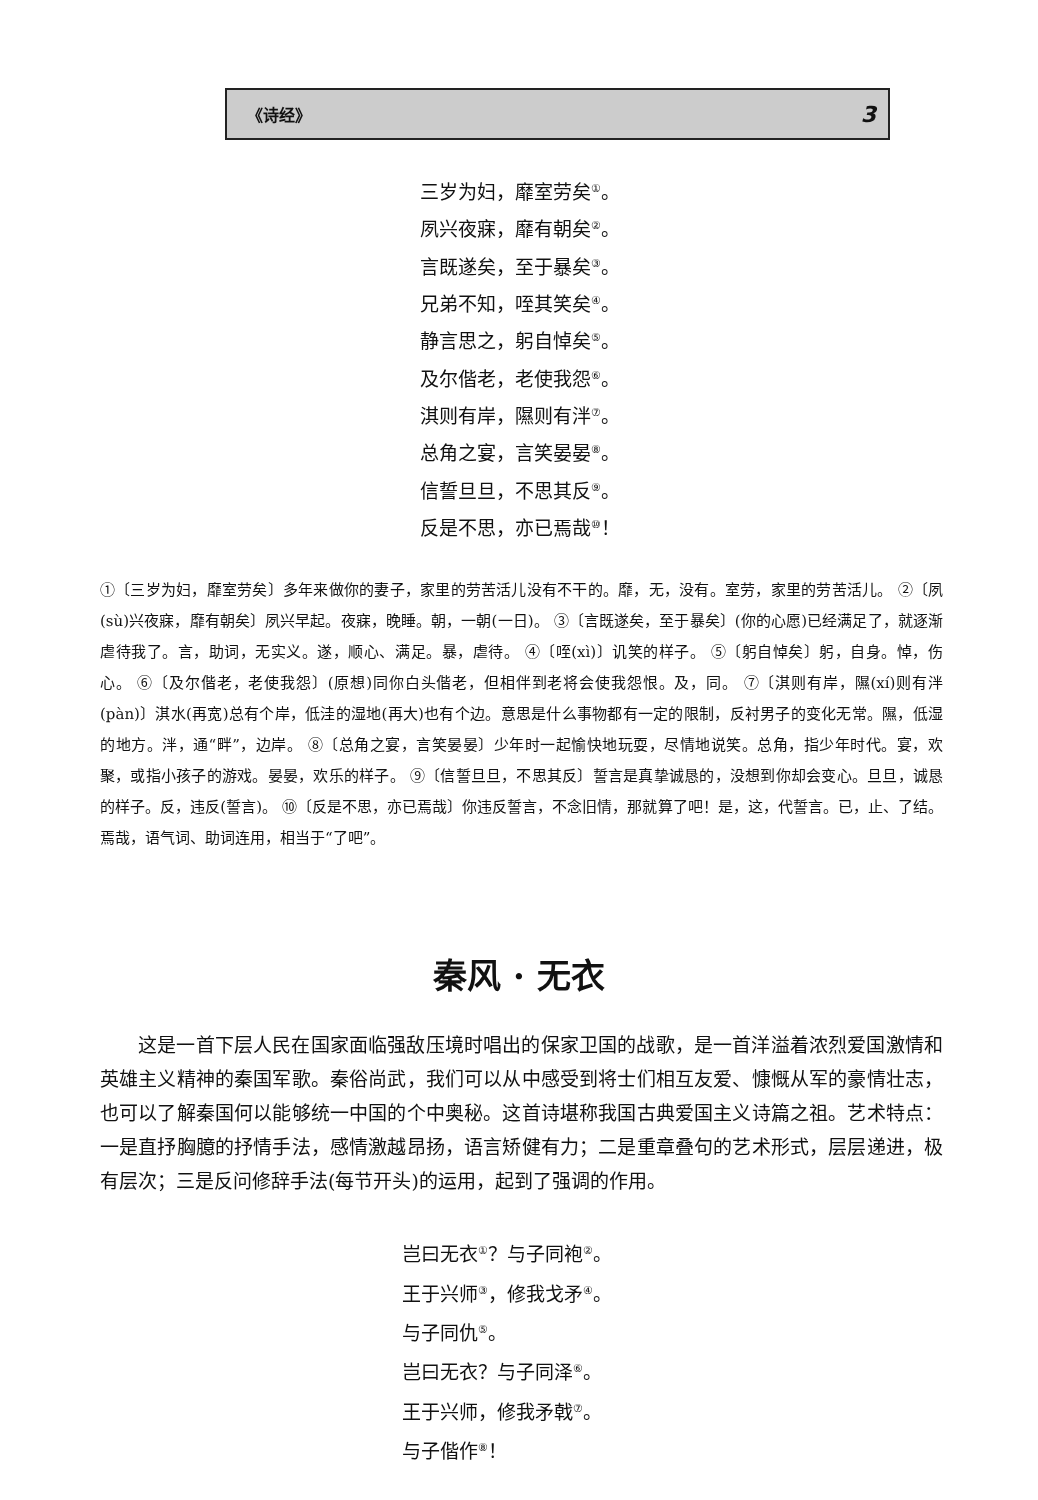《诗经》 3
三岁为妇，靡室劳矣<sup>①</sup>。
夙兴夜寐，靡有朝矣<sup>②</sup>。
言既遂矣，至于暴矣<sup>③</sup>。
兄弟不知，咥其笑矣<sup>④</sup>。
静言思之，躬自悼矣<sup>⑤</sup>。
及尔偕老，老使我怨<sup>⑥</sup>。
淇则有岸，隰则有泮<sup>⑦</sup>。
总角之宴，言笑晏晏<sup>⑧</sup>。
信誓旦旦，不思其反<sup>⑨</sup>。
反是不思，亦已焉哉<sup>⑩</sup>！
①〔三岁为妇，靡室劳矣〕多年来做你的妻子，家里的劳苦活儿没有不干的。靡，无，没有。室劳，家里的劳苦活儿。 ②〔夙(sù)兴夜寐，靡有朝矣〕夙兴早起。夜寐，晚睡。朝，一朝(一日)。 ③〔言既遂矣，至于暴矣〕(你的心愿)已经满足了，就逐渐虐待我了。言，助词，无实义。遂，顺心、满足。暴，虐待。 ④〔咥(xì)〕讥笑的样子。 ⑤〔躬自悼矣〕躬，自身。悼，伤心。 ⑥〔及尔偕老，老使我怨〕(原想)同你白头偕老，但相伴到老将会使我怨恨。及，同。 ⑦〔淇则有岸，隰(xí)则有泮(pàn)〕淇水(再宽)总有个岸，低洼的湿地(再大)也有个边。意思是什么事物都有一定的限制，反衬男子的变化无常。隰，低湿的地方。泮，通“畔”，边岸。 ⑧〔总角之宴，言笑晏晏〕少年时一起愉快地玩耍，尽情地说笑。总角，指少年时代。宴，欢聚，或指小孩子的游戏。晏晏，欢乐的样子。 ⑨〔信誓旦旦，不思其反〕誓言是真挚诚恳的，没想到你却会变心。旦旦，诚恳的样子。反，违反(誓言)。 ⑩〔反是不思，亦已焉哉〕你违反誓言，不念旧情，那就算了吧！是，这，代誓言。已，止、了结。焉哉，语气词、助词连用，相当于“了吧”。
秦风 · 无衣
这是一首下层人民在国家面临强敌压境时唱出的保家卫国的战歌，是一首洋溢着浓烈爱国激情和英雄主义精神的秦国军歌。秦俗尚武，我们可以从中感受到将士们相互友爱、慷慨从军的豪情壮志，也可以了解秦国何以能够统一中国的个中奥秘。这首诗堪称我国古典爱国主义诗篇之祖。艺术特点：一是直抒胸臆的抒情手法，感情激越昂扬，语言矫健有力；二是重章叠句的艺术形式，层层递进，极有层次；三是反问修辞手法(每节开头)的运用，起到了强调的作用。
岂曰无衣<sup>①</sup>？与子同袍<sup>②</sup>。
王于兴师<sup>③</sup>，修我戈矛<sup>④</sup>。
与子同仇<sup>⑤</sup>。
岂曰无衣？与子同泽<sup>⑥</sup>。
王于兴师，修我矛戟<sup>⑦</sup>。
与子偕作<sup>⑧</sup>！